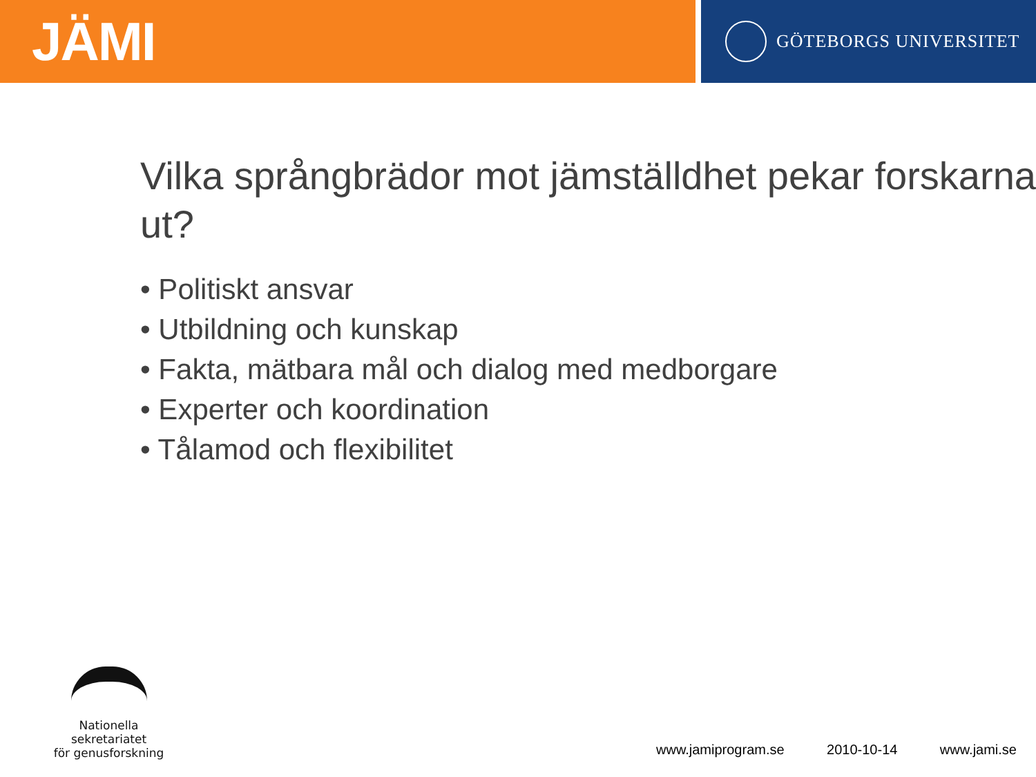JÄMI
GÖTEBORGS UNIVERSITET
Vilka språngbrädor mot jämställdhet pekar forskarna ut?
• Politiskt ansvar
• Utbildning och kunskap
• Fakta, mätbara mål och dialog med medborgare
• Experter och koordination
• Tålamod och flexibilitet
Nationella sekretariatet
för genusforskning
www.jamiprogram.se 2010-10-14 www.jami.se